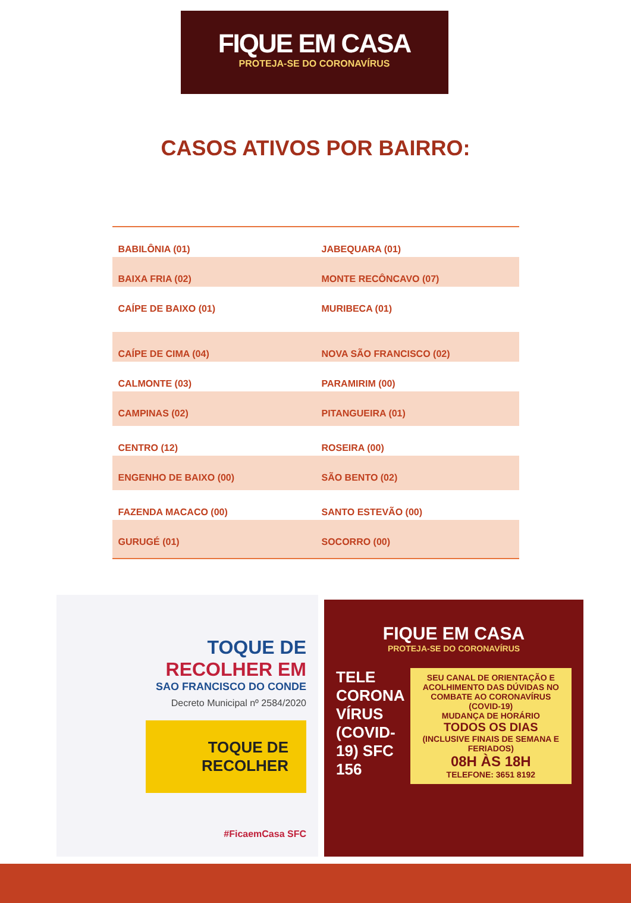FIQUE EM CASA
PROTEJA-SE DO CORONAVÍRUS
CASOS ATIVOS POR BAIRRO:
| BABILÔNIA (01) | JABEQUARA (01) |
| BAIXA FRIA (02) | MONTE RECÔNCAVO (07) |
| CAÍPE DE BAIXO (01) | MURIBECA (01) |
| CAÍPE DE CIMA (04) | NOVA SÃO FRANCISCO (02) |
| CALMONTE (03) | PARAMIRIM (00) |
| CAMPINAS (02) | PITANGUEIRA (01) |
| CENTRO (12) | ROSEIRA (00) |
| ENGENHO DE BAIXO (00) | SÃO BENTO (02) |
| FAZENDA MACACO (00) | SANTO ESTEVÃO (00) |
| GURUGÉ (01) | SOCORRO (00) |
TOQUE DE
RECOLHER EM
SAO FRANCISCO DO CONDE
Decreto Municipal nº 2584/2020
TOQUE DE RECOLHER
#FicaemCasa SFC
FIQUE EM CASA
PROTEJA-SE DO CORONAVÍRUS
TELE CORONA VÍRUS (COVID-19) SFC 156
SEU CANAL DE ORIENTAÇÃO E ACOLHIMENTO DAS DÚVIDAS NO COMBATE AO CORONAVÍRUS (COVID-19)
MUDANÇA DE HORÁRIO
TODOS OS DIAS
(INCLUSIVE FINAIS DE SEMANA E FERIADOS)
08H ÀS 18H
TELEFONE: 3651 8192